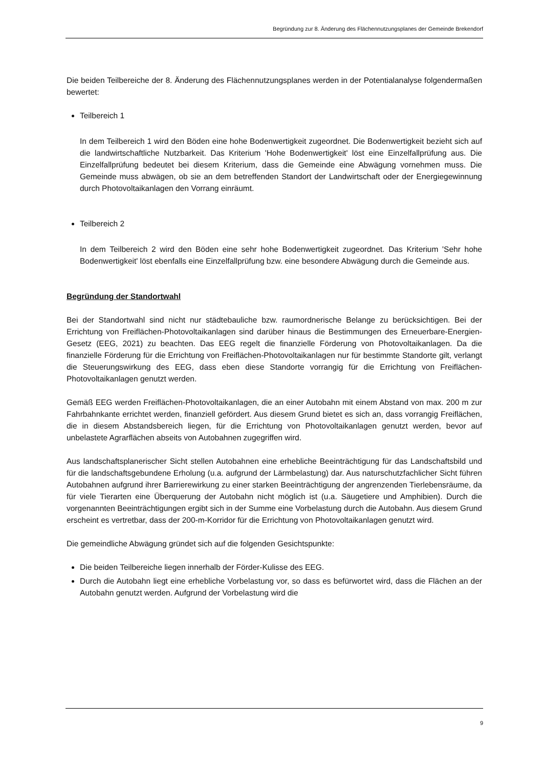Begründung zur 8. Änderung des Flächennutzungsplanes der Gemeinde Brekendorf
Die beiden Teilbereiche der 8. Änderung des Flächennutzungsplanes werden in der Potentialanalyse folgendermaßen bewertet:
Teilbereich 1
In dem Teilbereich 1 wird den Böden eine hohe Bodenwertigkeit zugeordnet. Die Bodenwertigkeit bezieht sich auf die landwirtschaftliche Nutzbarkeit. Das Kriterium 'Hohe Bodenwertigkeit' löst eine Einzelfallprüfung aus. Die Einzelfallprüfung bedeutet bei diesem Kriterium, dass die Gemeinde eine Abwägung vornehmen muss. Die Gemeinde muss abwägen, ob sie an dem betreffenden Standort der Landwirtschaft oder der Energiegewinnung durch Photovoltaikanlagen den Vorrang einräumt.
Teilbereich 2
In dem Teilbereich 2 wird den Böden eine sehr hohe Bodenwertigkeit zugeordnet. Das Kriterium 'Sehr hohe Bodenwertigkeit' löst ebenfalls eine Einzelfallprüfung bzw. eine besondere Abwägung durch die Gemeinde aus.
Begründung der Standortwahl
Bei der Standortwahl sind nicht nur städtebauliche bzw. raumordnerische Belange zu berücksichtigen. Bei der Errichtung von Freiflächen-Photovoltaikanlagen sind darüber hinaus die Bestimmungen des Erneuerbare-Energien-Gesetz (EEG, 2021) zu beachten. Das EEG regelt die finanzielle Förderung von Photovoltaikanlagen. Da die finanzielle Förderung für die Errichtung von Freiflächen-Photovoltaikanlagen nur für bestimmte Standorte gilt, verlangt die Steuerungswirkung des EEG, dass eben diese Standorte vorrangig für die Errichtung von Freiflächen-Photovoltaikanlagen genutzt werden.
Gemäß EEG werden Freiflächen-Photovoltaikanlagen, die an einer Autobahn mit einem Abstand von max. 200 m zur Fahrbahnkante errichtet werden, finanziell gefördert. Aus diesem Grund bietet es sich an, dass vorrangig Freiflächen, die in diesem Abstandsbereich liegen, für die Errichtung von Photovoltaikanlagen genutzt werden, bevor auf unbelastete Agrarflächen abseits von Autobahnen zugegriffen wird.
Aus landschaftsplanerischer Sicht stellen Autobahnen eine erhebliche Beeinträchtigung für das Landschaftsbild und für die landschaftsgebundene Erholung (u.a. aufgrund der Lärmbelastung) dar. Aus naturschutzfachlicher Sicht führen Autobahnen aufgrund ihrer Barrierewirkung zu einer starken Beeinträchtigung der angrenzenden Tierlebensräume, da für viele Tierarten eine Überquerung der Autobahn nicht möglich ist (u.a. Säugetiere und Amphibien). Durch die vorgenannten Beeinträchtigungen ergibt sich in der Summe eine Vorbelastung durch die Autobahn. Aus diesem Grund erscheint es vertretbar, dass der 200-m-Korridor für die Errichtung von Photovoltaikanlagen genutzt wird.
Die gemeindliche Abwägung gründet sich auf die folgenden Gesichtspunkte:
Die beiden Teilbereiche liegen innerhalb der Förder-Kulisse des EEG.
Durch die Autobahn liegt eine erhebliche Vorbelastung vor, so dass es befürwortet wird, dass die Flächen an der Autobahn genutzt werden. Aufgrund der Vorbelastung wird die
9